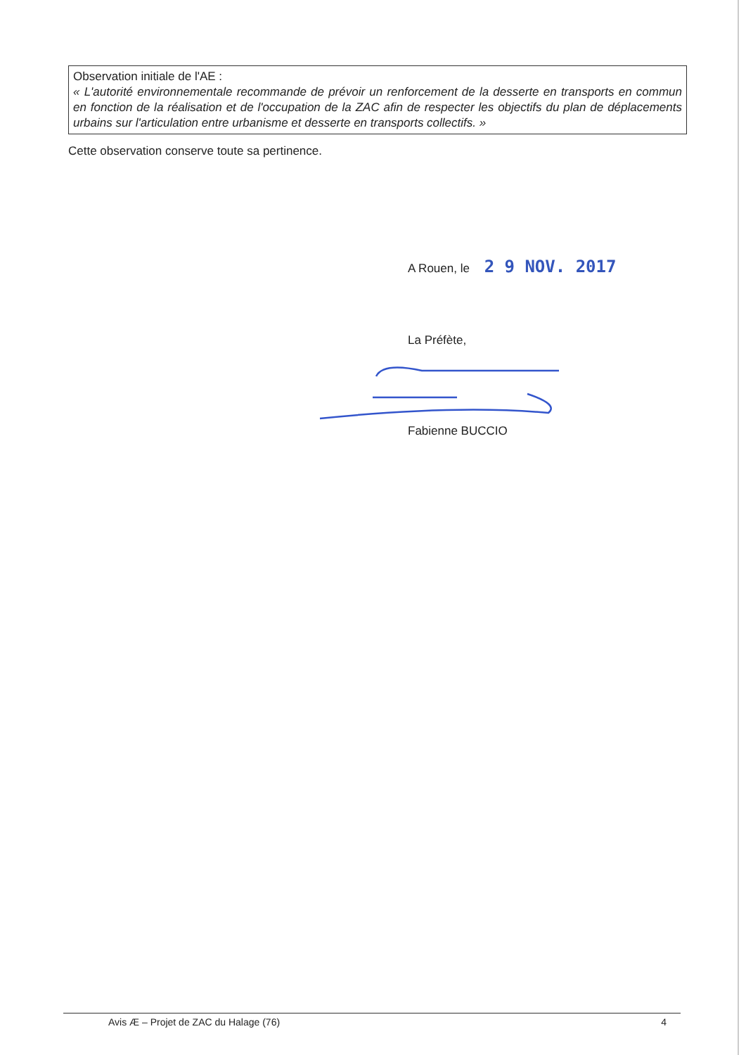Observation initiale de l'AE :
« L'autorité environnementale recommande de prévoir un renforcement de la desserte en transports en commun en fonction de la réalisation et de l'occupation de la ZAC afin de respecter les objectifs du plan de déplacements urbains sur l'articulation entre urbanisme et desserte en transports collectifs. »
Cette observation conserve toute sa pertinence.
A Rouen, le 2 9 NOV. 2017
La Préfète,
Fabienne BUCCIO
Avis Æ – Projet de ZAC du Halage (76) 4